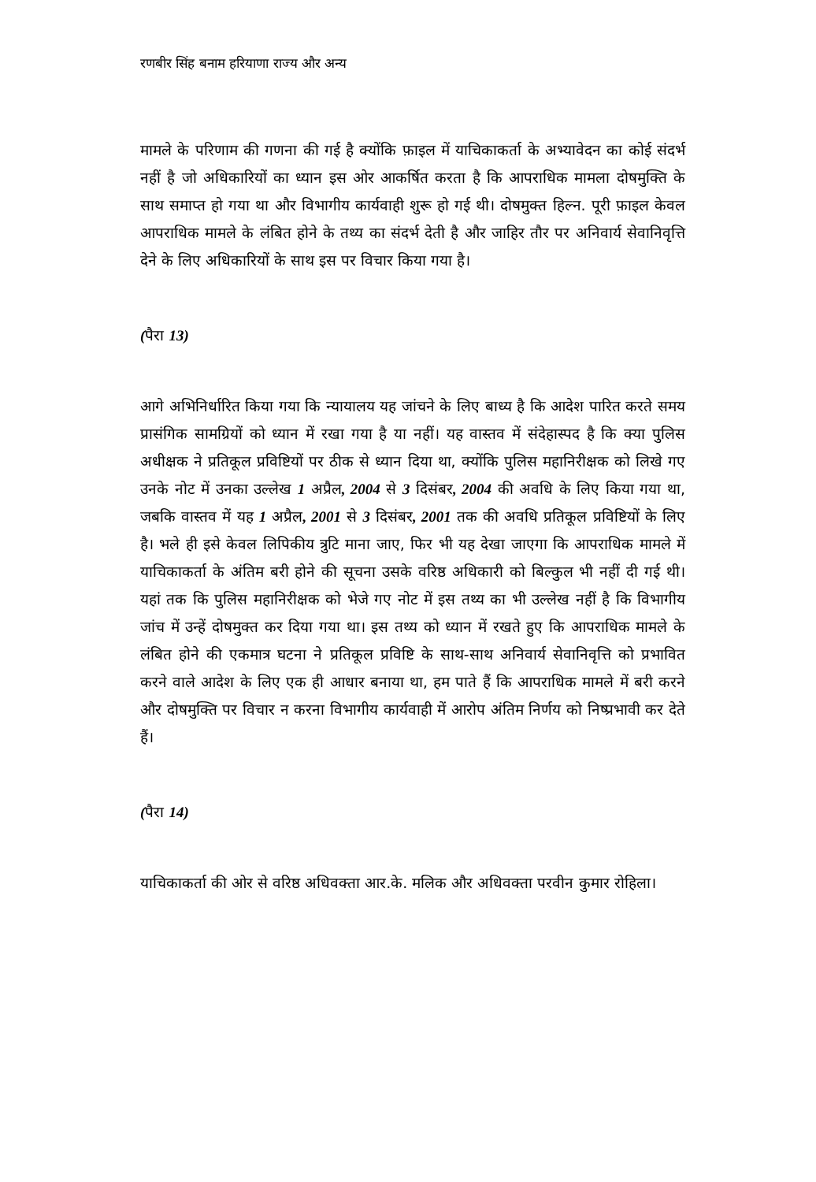रणबीर सिंह बनाम हरियाणा राज्य और अन्य
मामले के परिणाम की गणना की गई है क्योंकि फ़ाइल में याचिकाकर्ता के अभ्यावेदन का कोई संदर्भ नहीं है जो अधिकारियों का ध्यान इस ओर आकर्षित करता है कि आपराधिक मामला दोषमुक्ति के साथ समाप्त हो गया था और विभागीय कार्यवाही शुरू हो गई थी। दोषमुक्त हिल्न. पूरी फ़ाइल केवल आपराधिक मामले के लंबित होने के तथ्य का संदर्भ देती है और जाहिर तौर पर अनिवार्य सेवानिवृत्ति देने के लिए अधिकारियों के साथ इस पर विचार किया गया है।
(पैरा 13)
आगे अभिनिर्धारित किया गया कि न्यायालय यह जांचने के लिए बाध्य है कि आदेश पारित करते समय प्रासंगिक सामग्रियों को ध्यान में रखा गया है या नहीं। यह वास्तव में संदेहास्पद है कि क्या पुलिस अधीक्षक ने प्रतिकूल प्रविष्टियों पर ठीक से ध्यान दिया था, क्योंकि पुलिस महानिरीक्षक को लिखे गए उनके नोट में उनका उल्लेख 1 अप्रैल, 2004 से 3 दिसंबर, 2004 की अवधि के लिए किया गया था, जबकि वास्तव में यह 1 अप्रैल, 2001 से 3 दिसंबर, 2001 तक की अवधि प्रतिकूल प्रविष्टियों के लिए है। भले ही इसे केवल लिपिकीय त्रुटि माना जाए, फिर भी यह देखा जाएगा कि आपराधिक मामले में याचिकाकर्ता के अंतिम बरी होने की सूचना उसके वरिष्ठ अधिकारी को बिल्कुल भी नहीं दी गई थी। यहां तक कि पुलिस महानिरीक्षक को भेजे गए नोट में इस तथ्य का भी उल्लेख नहीं है कि विभागीय जांच में उन्हें दोषमुक्त कर दिया गया था। इस तथ्य को ध्यान में रखते हुए कि आपराधिक मामले के लंबित होने की एकमात्र घटना ने प्रतिकूल प्रविष्टि के साथ-साथ अनिवार्य सेवानिवृत्ति को प्रभावित करने वाले आदेश के लिए एक ही आधार बनाया था, हम पाते हैं कि आपराधिक मामले में बरी करने और दोषमुक्ति पर विचार न करना विभागीय कार्यवाही में आरोप अंतिम निर्णय को निष्प्रभावी कर देते हैं।
(पैरा 14)
याचिकाकर्ता की ओर से वरिष्ठ अधिवक्ता आर.के. मलिक और अधिवक्ता परवीन कुमार रोहिला।